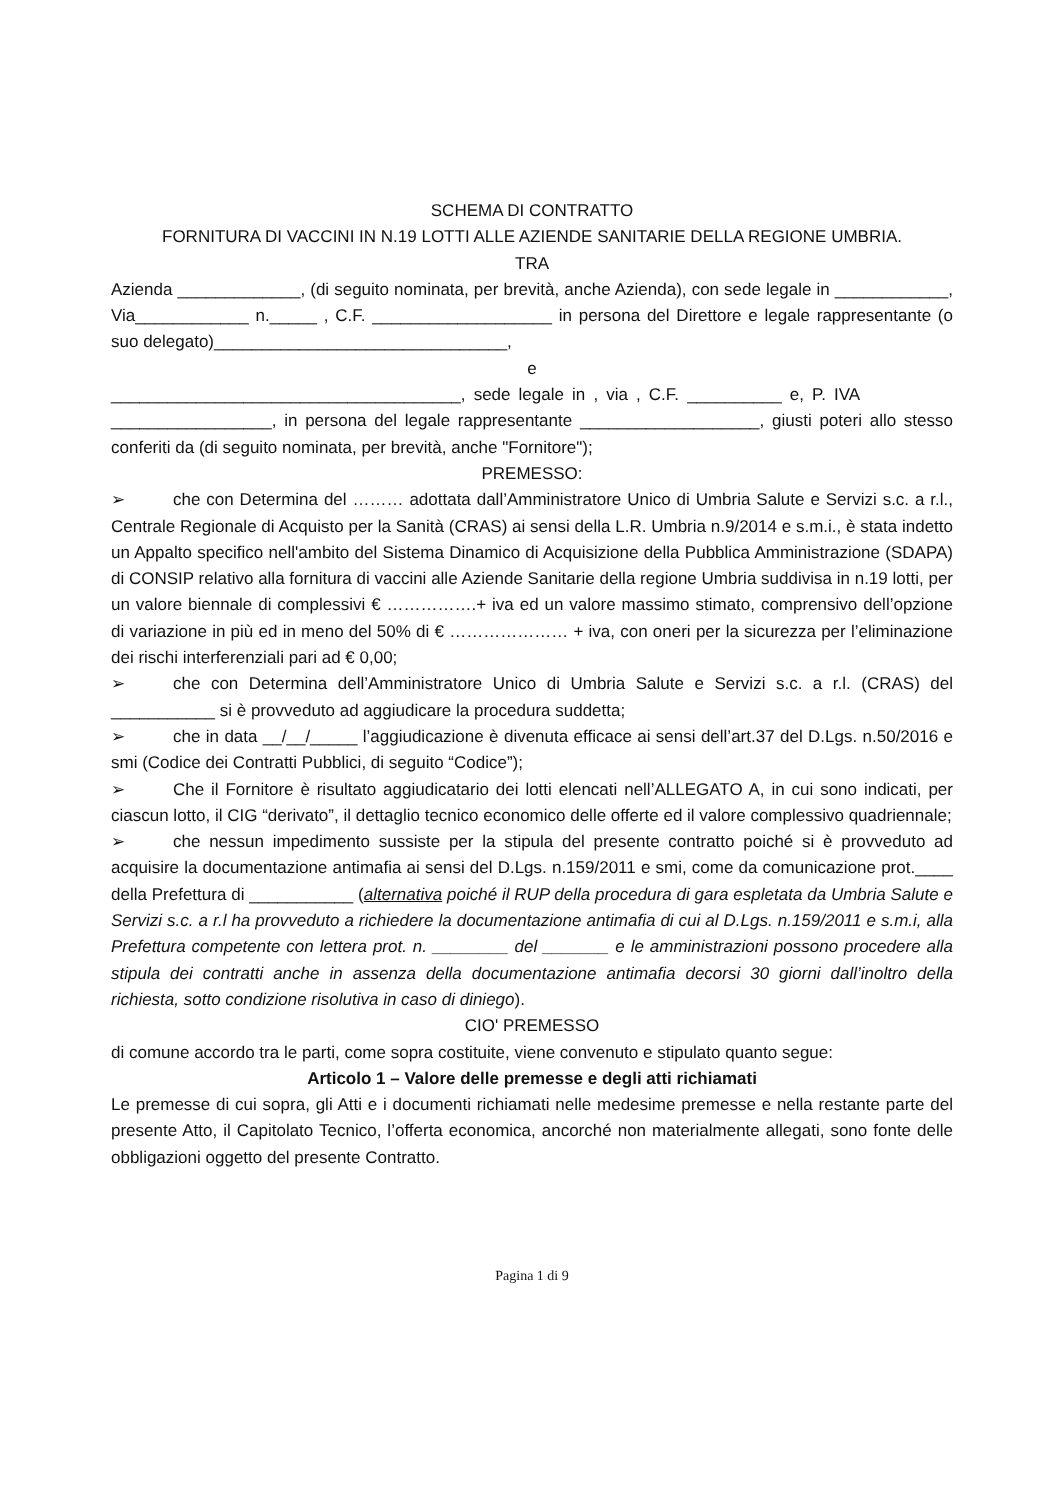SCHEMA DI CONTRATTO
FORNITURA DI VACCINI IN N.19 LOTTI ALLE AZIENDE SANITARIE DELLA REGIONE UMBRIA.
TRA
Azienda _____________, (di seguito nominata, per brevità, anche Azienda), con sede legale in ____________, Via____________ n._____ , C.F. ___________________ in persona del Direttore e legale rappresentante (o suo delegato)_______________________________,
e
_____________________________________, sede legale in , via , C.F. __________ e, P. IVA _________________, in persona del legale rappresentante ___________________, giusti poteri allo stesso conferiti da (di seguito nominata, per brevità, anche "Fornitore");
PREMESSO:
➢ che con Determina del ……… adottata dall’Amministratore Unico di Umbria Salute e Servizi s.c. a r.l., Centrale Regionale di Acquisto per la Sanità (CRAS) ai sensi della L.R. Umbria n.9/2014 e s.m.i., è stata indetto un Appalto specifico nell'ambito del Sistema Dinamico di Acquisizione della Pubblica Amministrazione (SDAPA) di CONSIP relativo alla fornitura di vaccini alle Aziende Sanitarie della regione Umbria suddivisa in n.19 lotti, per un valore biennale di complessivi € …………….+ iva ed un valore massimo stimato, comprensivo dell’opzione di variazione in più ed in meno del 50% di € ………………… + iva, con oneri per la sicurezza per l’eliminazione dei rischi interferenziali pari ad € 0,00;
➢ che con Determina dell’Amministratore Unico di Umbria Salute e Servizi s.c. a r.l. (CRAS) del ___________ si è provveduto ad aggiudicare la procedura suddetta;
➢ che in data __/__/_____ l’aggiudicazione è divenuta efficace ai sensi dell’art.37 del D.Lgs. n.50/2016 e smi (Codice dei Contratti Pubblici, di seguito “Codice”);
➢ Che il Fornitore è risultato aggiudicatario dei lotti elencati nell’ALLEGATO A, in cui sono indicati, per ciascun lotto, il CIG “derivato”, il dettaglio tecnico economico delle offerte ed il valore complessivo quadriennale;
➢ che nessun impedimento sussiste per la stipula del presente contratto poiché si è provveduto ad acquisire la documentazione antimafia ai sensi del D.Lgs. n.159/2011 e smi, come da comunicazione prot.____ della Prefettura di ___________ (alternativa poiché il RUP della procedura di gara espletata da Umbria Salute e Servizi s.c. a r.l ha provveduto a richiedere la documentazione antimafia di cui al D.Lgs. n.159/2011 e s.m.i, alla Prefettura competente con lettera prot. n. ________ del _______ e le amministrazioni possono procedere alla stipula dei contratti anche in assenza della documentazione antimafia decorsi 30 giorni dall’inoltro della richiesta, sotto condizione risolutiva in caso di diniego).
CIO' PREMESSO
di comune accordo tra le parti, come sopra costituite, viene convenuto e stipulato quanto segue:
Articolo 1 – Valore delle premesse e degli atti richiamati
Le premesse di cui sopra, gli Atti e i documenti richiamati nelle medesime premesse e nella restante parte del presente Atto, il Capitolato Tecnico, l’offerta economica, ancorché non materialmente allegati, sono fonte delle obbligazioni oggetto del presente Contratto.
Pagina 1 di 9